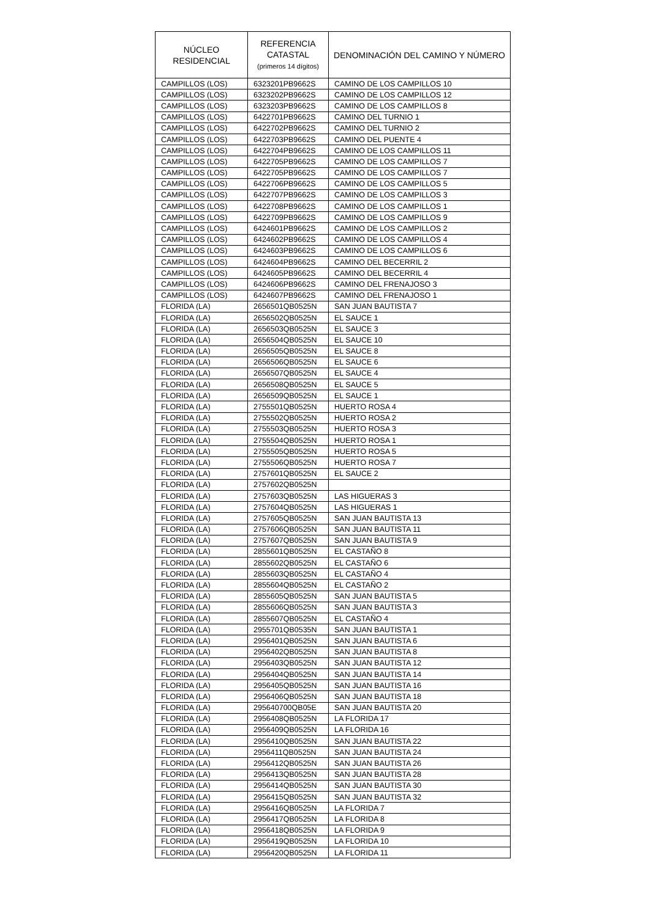| NÚCLEO RESIDENCIAL | REFERENCIA CATASTAL (primeros 14 dígitos) | DENOMINACIÓN DEL CAMINO Y NÚMERO |
| --- | --- | --- |
| CAMPILLOS (LOS) | 6323201PB9662S | CAMINO DE LOS CAMPILLOS 10 |
| CAMPILLOS (LOS) | 6323202PB9662S | CAMINO DE LOS CAMPILLOS 12 |
| CAMPILLOS (LOS) | 6323203PB9662S | CAMINO DE LOS CAMPILLOS 8 |
| CAMPILLOS (LOS) | 6422701PB9662S | CAMINO DEL TURNIO 1 |
| CAMPILLOS (LOS) | 6422702PB9662S | CAMINO DEL TURNIO 2 |
| CAMPILLOS (LOS) | 6422703PB9662S | CAMINO DEL PUENTE 4 |
| CAMPILLOS (LOS) | 6422704PB9662S | CAMINO DE LOS CAMPILLOS 11 |
| CAMPILLOS (LOS) | 6422705PB9662S | CAMINO DE LOS CAMPILLOS 7 |
| CAMPILLOS (LOS) | 6422705PB9662S | CAMINO DE LOS CAMPILLOS 7 |
| CAMPILLOS (LOS) | 6422706PB9662S | CAMINO DE LOS CAMPILLOS 5 |
| CAMPILLOS (LOS) | 6422707PB9662S | CAMINO DE LOS CAMPILLOS 3 |
| CAMPILLOS (LOS) | 6422708PB9662S | CAMINO DE LOS CAMPILLOS 1 |
| CAMPILLOS (LOS) | 6422709PB9662S | CAMINO DE LOS CAMPILLOS 9 |
| CAMPILLOS (LOS) | 6424601PB9662S | CAMINO DE LOS CAMPILLOS 2 |
| CAMPILLOS (LOS) | 6424602PB9662S | CAMINO DE LOS CAMPILLOS 4 |
| CAMPILLOS (LOS) | 6424603PB9662S | CAMINO DE LOS CAMPILLOS 6 |
| CAMPILLOS (LOS) | 6424604PB9662S | CAMINO DEL BECERRIL 2 |
| CAMPILLOS (LOS) | 6424605PB9662S | CAMINO DEL BECERRIL 4 |
| CAMPILLOS (LOS) | 6424606PB9662S | CAMINO DEL FRENAJOSO 3 |
| CAMPILLOS (LOS) | 6424607PB9662S | CAMINO DEL FRENAJOSO 1 |
| FLORIDA (LA) | 2656501QB0525N | SAN JUAN BAUTISTA 7 |
| FLORIDA (LA) | 2656502QB0525N | EL SAUCE 1 |
| FLORIDA (LA) | 2656503QB0525N | EL SAUCE 3 |
| FLORIDA (LA) | 2656504QB0525N | EL SAUCE 10 |
| FLORIDA (LA) | 2656505QB0525N | EL SAUCE 8 |
| FLORIDA (LA) | 2656506QB0525N | EL SAUCE 6 |
| FLORIDA (LA) | 2656507QB0525N | EL SAUCE 4 |
| FLORIDA (LA) | 2656508QB0525N | EL SAUCE 5 |
| FLORIDA (LA) | 2656509QB0525N | EL SAUCE 1 |
| FLORIDA (LA) | 2755501QB0525N | HUERTO ROSA 4 |
| FLORIDA (LA) | 2755502QB0525N | HUERTO ROSA 2 |
| FLORIDA (LA) | 2755503QB0525N | HUERTO ROSA 3 |
| FLORIDA (LA) | 2755504QB0525N | HUERTO ROSA 1 |
| FLORIDA (LA) | 2755505QB0525N | HUERTO ROSA 5 |
| FLORIDA (LA) | 2755506QB0525N | HUERTO ROSA 7 |
| FLORIDA (LA) | 2757601QB0525N | EL SAUCE 2 |
| FLORIDA (LA) | 2757602QB0525N | |
| FLORIDA (LA) | 2757603QB0525N | LAS HIGUERAS 3 |
| FLORIDA (LA) | 2757604QB0525N | LAS HIGUERAS 1 |
| FLORIDA (LA) | 2757605QB0525N | SAN JUAN BAUTISTA 13 |
| FLORIDA (LA) | 2757606QB0525N | SAN JUAN BAUTISTA 11 |
| FLORIDA (LA) | 2757607QB0525N | SAN JUAN BAUTISTA 9 |
| FLORIDA (LA) | 2855601QB0525N | EL CASTAÑO 8 |
| FLORIDA (LA) | 2855602QB0525N | EL CASTAÑO 6 |
| FLORIDA (LA) | 2855603QB0525N | EL CASTAÑO 4 |
| FLORIDA (LA) | 2855604QB0525N | EL CASTAÑO 2 |
| FLORIDA (LA) | 2855605QB0525N | SAN JUAN BAUTISTA 5 |
| FLORIDA (LA) | 2855606QB0525N | SAN JUAN BAUTISTA 3 |
| FLORIDA (LA) | 2855607QB0525N | EL CASTAÑO 4 |
| FLORIDA (LA) | 2955701QB0535N | SAN JUAN BAUTISTA 1 |
| FLORIDA (LA) | 2956401QB0525N | SAN JUAN BAUTISTA 6 |
| FLORIDA (LA) | 2956402QB0525N | SAN JUAN BAUTISTA 8 |
| FLORIDA (LA) | 2956403QB0525N | SAN JUAN BAUTISTA 12 |
| FLORIDA (LA) | 2956404QB0525N | SAN JUAN BAUTISTA 14 |
| FLORIDA (LA) | 2956405QB0525N | SAN JUAN BAUTISTA 16 |
| FLORIDA (LA) | 2956406QB0525N | SAN JUAN BAUTISTA 18 |
| FLORIDA (LA) | 295640700QB05E | SAN JUAN BAUTISTA 20 |
| FLORIDA (LA) | 2956408QB0525N | LA FLORIDA 17 |
| FLORIDA (LA) | 2956409QB0525N | LA FLORIDA 16 |
| FLORIDA (LA) | 2956410QB0525N | SAN JUAN BAUTISTA 22 |
| FLORIDA (LA) | 2956411QB0525N | SAN JUAN BAUTISTA 24 |
| FLORIDA (LA) | 2956412QB0525N | SAN JUAN BAUTISTA 26 |
| FLORIDA (LA) | 2956413QB0525N | SAN JUAN BAUTISTA 28 |
| FLORIDA (LA) | 2956414QB0525N | SAN JUAN BAUTISTA 30 |
| FLORIDA (LA) | 2956415QB0525N | SAN JUAN BAUTISTA 32 |
| FLORIDA (LA) | 2956416QB0525N | LA FLORIDA 7 |
| FLORIDA (LA) | 2956417QB0525N | LA FLORIDA 8 |
| FLORIDA (LA) | 2956418QB0525N | LA FLORIDA 9 |
| FLORIDA (LA) | 2956419QB0525N | LA FLORIDA 10 |
| FLORIDA (LA) | 2956420QB0525N | LA FLORIDA 11 |